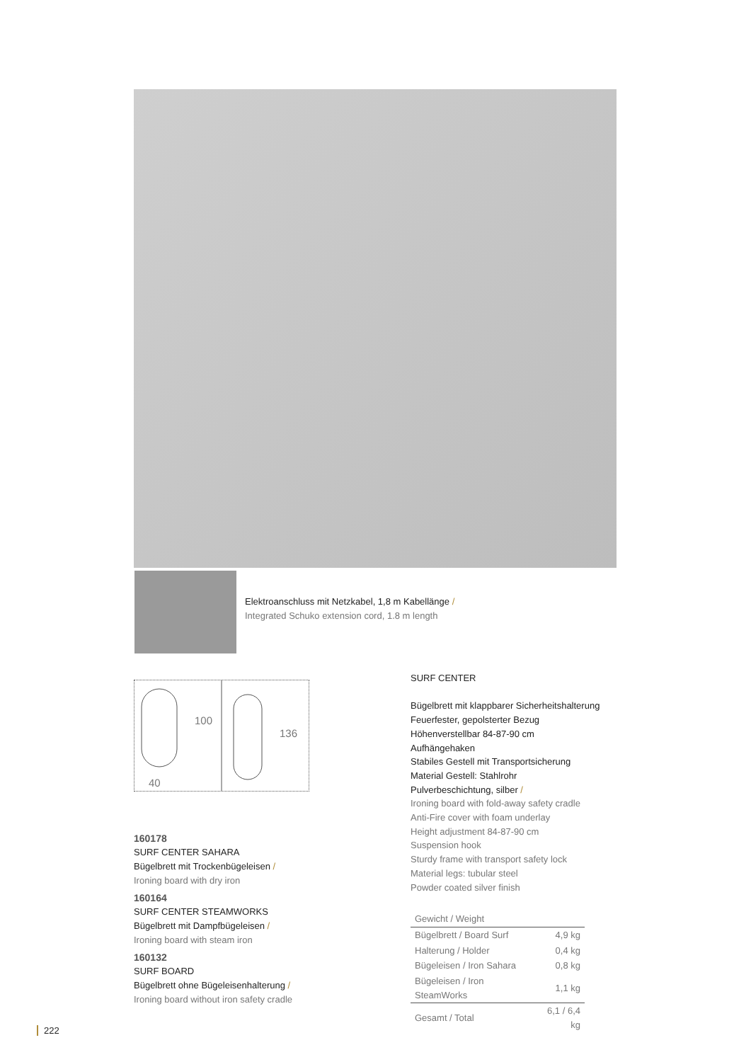Elektroanschluss mit Netzkabel, 1,8 m Kabellänge /
Integrated Schuko extension cord, 1.8 m length
100
40
136
160178
SURF CENTER SAHARA
Bügelbrett mit Trockenbügeleisen /
Ironing board with dry iron
160164
SURF CENTER STEAMWORKS
Bügelbrett mit Dampfbügeleisen /
Ironing board with steam iron
160132
SURF BOARD
Bügelbrett ohne Bügeleisenhalterung /
Ironing board without iron safety cradle
SURF CENTER
Bügelbrett mit klappbarer Sicherheitshalterung
Feuerfester, gepolsterter Bezug
Höhenverstellbar 84-87-90 cm
Aufhängehaken
Stabiles Gestell mit Transportsicherung
Material Gestell: Stahlrohr
Pulverbeschichtung, silber /
Ironing board with fold-away safety cradle
Anti-Fire cover with foam underlay
Height adjustment 84-87-90 cm
Suspension hook
Sturdy frame with transport safety lock
Material legs: tubular steel
Powder coated silver finish
| Gewicht / Weight | |
| --- | --- |
| Bügelbrett / Board Surf | 4,9 kg |
| Halterung / Holder | 0,4 kg |
| Bügeleisen / Iron Sahara | 0,8 kg |
| Bügeleisen / Iron SteamWorks | 1,1 kg |
| Gesamt / Total | 6,1 / 6,4 kg |
222